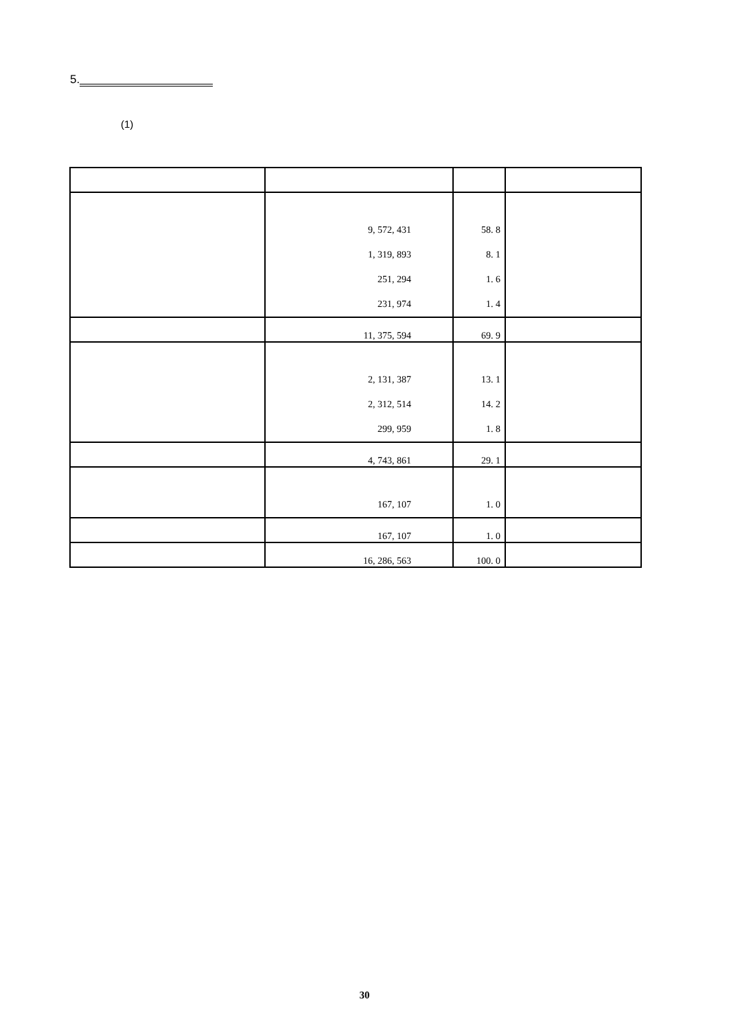5.
(1)
| | 9, 572, 431 1, 319, 893 251, 294 231, 974 | 58. 8 8. 1 1. 6 1. 4 | |
| | 11, 375, 594 | 69. 9 | |
| | 2, 131, 387 2, 312, 514 299, 959 | 13. 1 14. 2 1. 8 | |
| | 4, 743, 861 | 29. 1 | |
| | 167, 107 | 1. 0 | |
| | 167, 107 | 1. 0 | |
| | 16, 286, 563 | 100. 0 | |
30